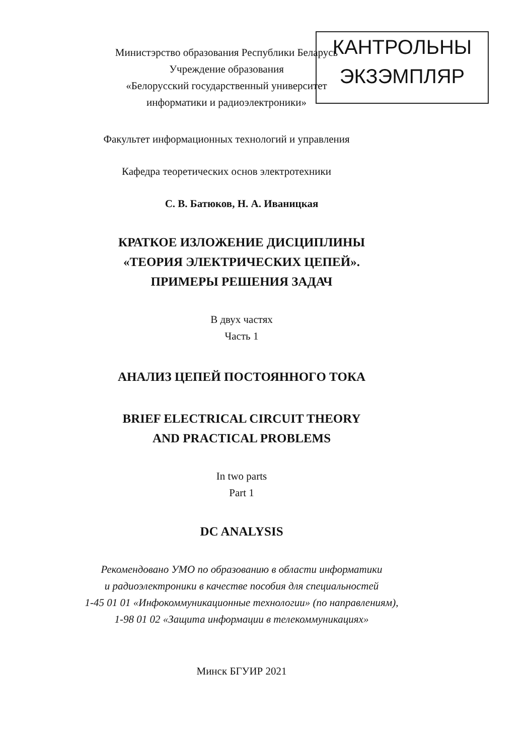КАНТРОЛЬНЫ
ЭКЗЭМПЛЯР
Министэрство образования Республики Беларусь
Учреждение образования
«Белорусский государственный университет
информатики и радиоэлектроники»
Факультет информационных технологий и управления
Кафедра теоретических основ электротехники
С. В. Батюков, Н. А. Иваницкая
КРАТКОЕ ИЗЛОЖЕНИЕ ДИСЦИПЛИНЫ
«ТЕОРИЯ ЭЛЕКТРИЧЕСКИХ ЦЕПЕЙ».
ПРИМЕРЫ РЕШЕНИЯ ЗАДАЧ
В двух частях
Часть 1
АНАЛИЗ ЦЕПЕЙ ПОСТОЯННОГО ТОКА
BRIEF ELECTRICAL CIRCUIT THEORY
AND PRACTICAL PROBLEMS
In two parts
Part 1
DC ANALYSIS
Рекомендовано УМО по образованию в области информатики
и радиоэлектроники в качестве пособия для специальностей
1-45 01 01 «Инфокоммуникационные технологии» (по направлениям),
1-98 01 02 «Защита информации в телекоммуникациях»
Минск БГУИР 2021